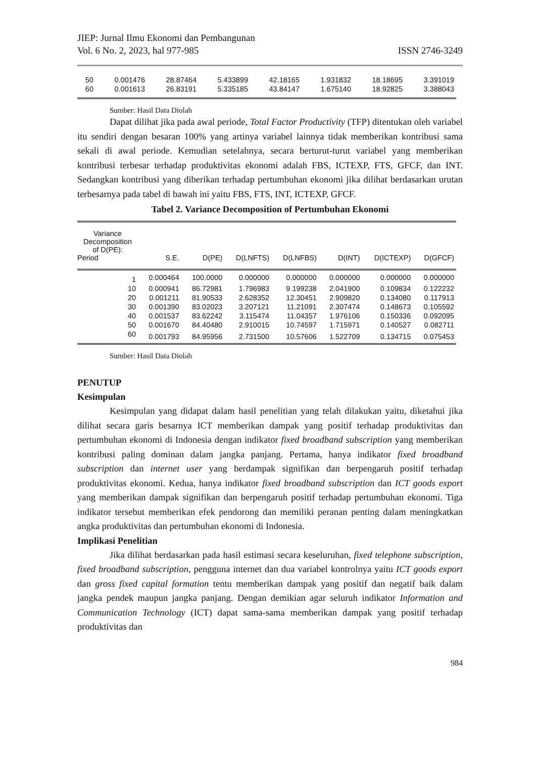JIEP: Jurnal Ilmu Ekonomi dan Pembangunan
Vol. 6 No. 2, 2023, hal 977-985 ISSN 2746-3249
| 50 | 0.001476 | 28.87464 | 5.433899 | 42.18165 | 1.931832 | 18.18695 | 3.391019 |
| 60 | 0.001613 | 26.83191 | 5.335185 | 43.84147 | 1.675140 | 18.92825 | 3.388043 |
Sumber: Hasil Data Diolah
Dapat dilihat jika pada awal periode, Total Factor Productivity (TFP) ditentukan oleh variabel itu sendiri dengan besaran 100% yang artinya variabel lainnya tidak memberikan kontribusi sama sekali di awal periode. Kemudian setelahnya, secara berturut-turut variabel yang memberikan kontribusi terbesar terhadap produktivitas ekonomi adalah FBS, ICTEXP, FTS, GFCF, dan INT. Sedangkan kontribusi yang diberikan terhadap pertumbuhan ekonomi jika dilihat berdasarkan urutan terbesarnya pada tabel di bawah ini yaitu FBS, FTS, INT, ICTEXP, GFCF.
Tabel 2. Variance Decomposition of Pertumbuhan Ekonomi
| Variance Decomposition of D(PE): Period | S.E. | D(PE) | D(LNFTS) | D(LNFBS) | D(INT) | D(ICTEXP) | D(GFCF) |
| --- | --- | --- | --- | --- | --- | --- | --- |
| 1 | 0.000464 | 100.0000 | 0.000000 | 0.000000 | 0.000000 | 0.000000 | 0.000000 |
| 10 | 0.000941 | 86.72981 | 1.796983 | 9.199238 | 2.041900 | 0.109834 | 0.122232 |
| 20 | 0.001211 | 81.90533 | 2.628352 | 12.30451 | 2.909820 | 0.134080 | 0.117913 |
| 30 | 0.001390 | 83.02023 | 3.207121 | 11.21091 | 2.307474 | 0.148673 | 0.105592 |
| 40 | 0.001537 | 83.62242 | 3.115474 | 11.04357 | 1.976106 | 0.150336 | 0.092095 |
| 50 | 0.001670 | 84.40480 | 2.910015 | 10.74597 | 1.715971 | 0.140527 | 0.082711 |
| 60 | 0.001793 | 84.95956 | 2.731500 | 10.57606 | 1.522709 | 0.134715 | 0.075453 |
Sumber: Hasil Data Diolah
PENUTUP
Kesimpulan
Kesimpulan yang didapat dalam hasil penelitian yang telah dilakukan yaitu, diketahui jika dilihat secara garis besarnya ICT memberikan dampak yang positif terhadap produktivitas dan pertumbuhan ekonomi di Indonesia dengan indikator fixed broadband subscription yang memberikan kontribusi paling dominan dalam jangka panjang. Pertama, hanya indikator fixed broadband subscription dan internet user yang berdampak signifikan dan berpengaruh positif terhadap produktivitas ekonomi. Kedua, hanya indikator fixed broadband subscription dan ICT goods export yang memberikan dampak signifikan dan berpengaruh positif terhadap pertumbuhan ekonomi. Tiga indikator tersebut memberikan efek pendorong dan memiliki peranan penting dalam meningkatkan angka produktivitas dan pertumbuhan ekonomi di Indonesia.
Implikasi Penelitian
Jika dilihat berdasarkan pada hasil estimasi secara keseluruhan, fixed telephone subscription, fixed broadband subscription, pengguna internet dan dua variabel kontrolnya yaitu ICT goods export dan gross fixed capital formation tentu memberikan dampak yang positif dan negatif baik dalam jangka pendek maupun jangka panjang. Dengan demikian agar seluruh indikator Information and Communication Technology (ICT) dapat sama-sama memberikan dampak yang positif terhadap produktivitas dan
984